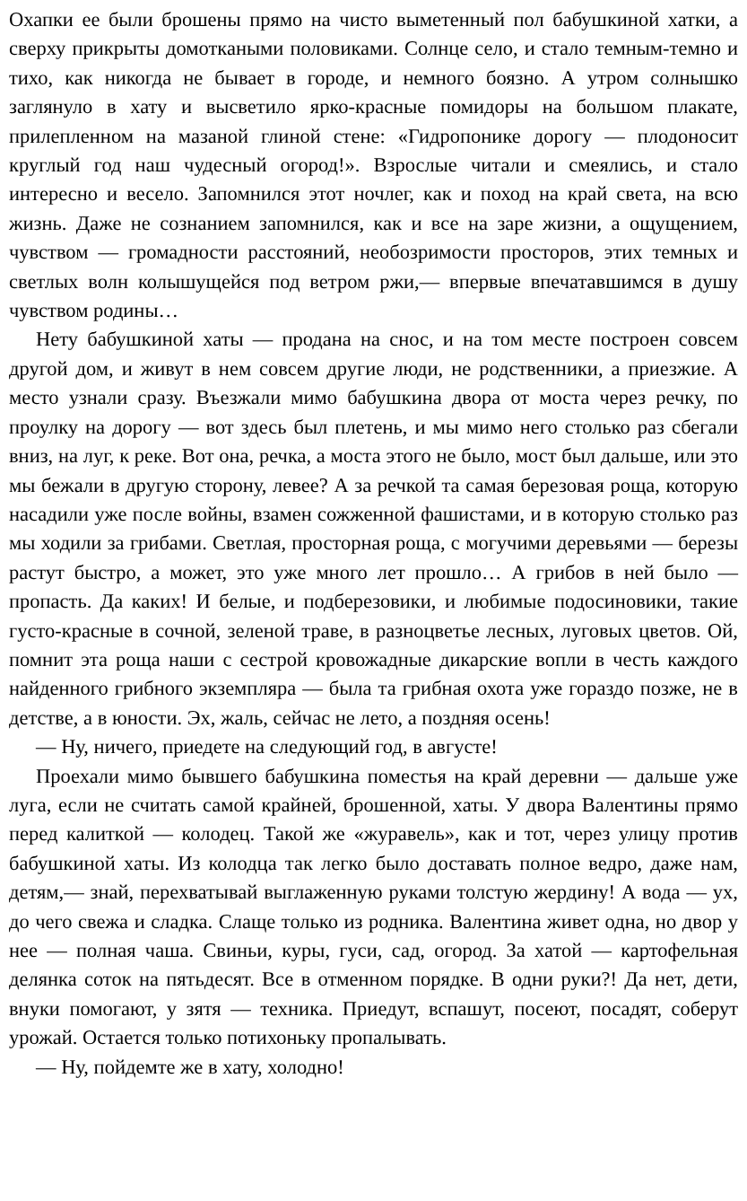Охапки ее были брошены прямо на чисто выметенный пол бабушкиной хатки, а сверху прикрыты домоткаными половиками. Солнце село, и стало темным-темно и тихо, как никогда не бывает в городе, и немного боязно. А утром солнышко заглянуло в хату и высветило ярко-красные помидоры на большом плакате, прилепленном на мазаной глиной стене: «Гидропонике дорогу — плодоносит круглый год наш чудесный огород!». Взрослые читали и смеялись, и стало интересно и весело. Запомнился этот ночлег, как и поход на край света, на всю жизнь. Даже не сознанием запомнился, как и все на заре жизни, а ощущением, чувством — громадности расстояний, необозримости просторов, этих темных и светлых волн колышущейся под ветром ржи,— впервые впечатавшимся в душу чувством родины…
Нету бабушкиной хаты — продана на снос, и на том месте построен совсем другой дом, и живут в нем совсем другие люди, не родственники, а приезжие. А место узнали сразу. Въезжали мимо бабушкина двора от моста через речку, по проулку на дорогу — вот здесь был плетень, и мы мимо него столько раз сбегали вниз, на луг, к реке. Вот она, речка, а моста этого не было, мост был дальше, или это мы бежали в другую сторону, левее? А за речкой та самая березовая роща, которую насадили уже после войны, взамен сожженной фашистами, и в которую столько раз мы ходили за грибами. Светлая, просторная роща, с могучими деревьями — березы растут быстро, а может, это уже много лет прошло… А грибов в ней было — пропасть. Да каких! И белые, и подберезовики, и любимые подосиновики, такие густо-красные в сочной, зеленой траве, в разноцветье лесных, луговых цветов. Ой, помнит эта роща наши с сестрой кровожадные дикарские вопли в честь каждого найденного грибного экземпляра — была та грибная охота уже гораздо позже, не в детстве, а в юности. Эх, жаль, сейчас не лето, а поздняя осень!
— Ну, ничего, приедете на следующий год, в августе!
Проехали мимо бывшего бабушкина поместья на край деревни — дальше уже луга, если не считать самой крайней, брошенной, хаты. У двора Валентины прямо перед калиткой — колодец. Такой же «журавель», как и тот, через улицу против бабушкиной хаты. Из колодца так легко было доставать полное ведро, даже нам, детям,— знай, перехватывай выглаженную руками толстую жердину! А вода — ух, до чего свежа и сладка. Слаще только из родника. Валентина живет одна, но двор у нее — полная чаша. Свиньи, куры, гуси, сад, огород. За хатой — картофельная делянка соток на пятьдесят. Все в отменном порядке. В одни руки?! Да нет, дети, внуки помогают, у зятя — техника. Приедут, вспашут, посеют, посадят, соберут урожай. Остается только потихоньку пропалывать.
— Ну, пойдемте же в хату, холодно!